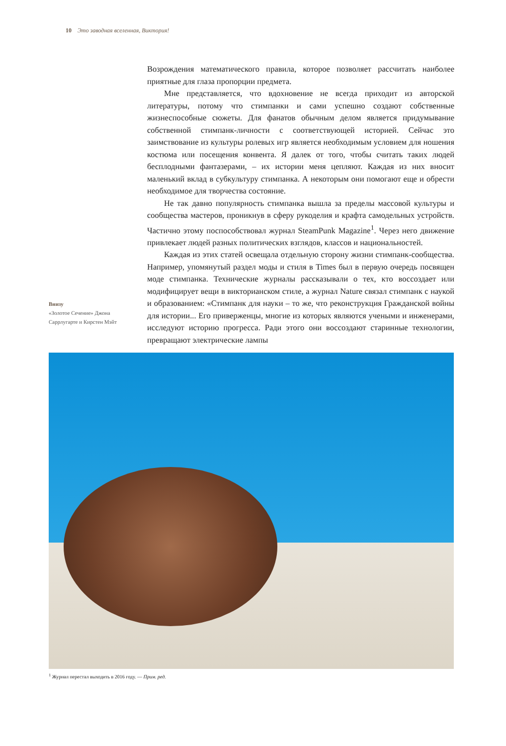10 Это заводная вселенная, Виктория!
Внизу
«Золотое Сечение» Джона Саррлугарте и Кирстен Мэйт
Возрождения математического правила, которое позволяет рассчитать наиболее приятные для глаза пропорции предмета.
Мне представляется, что вдохновение не всегда приходит из авторской литературы, потому что стимпанки и сами успешно создают собственные жизнеспособные сюжеты. Для фанатов обычным делом является придумывание собственной стимпанк-личности с соответствующей историей. Сейчас это заимствование из культуры ролевых игр является необходимым условием для ношения костюма или посещения конвента. Я далек от того, чтобы считать таких людей бесплодными фантазерами, – их истории меня цепляют. Каждая из них вносит маленький вклад в субкультуру стимпанка. А некоторым они помогают еще и обрести необходимое для творчества состояние.
Не так давно популярность стимпанка вышла за пределы массовой культуры и сообщества мастеров, проникнув в сферу рукоделия и крафта самодельных устройств. Частично этому поспособствовал журнал SteamPunk Magazine<sup>1</sup>. Через него движение привлекает людей разных политических взглядов, классов и национальностей.
Каждая из этих статей освещала отдельную сторону жизни стимпанк-сообщества. Например, упомянутый раздел моды и стиля в Times был в первую очередь посвящен моде стимпанка. Технические журналы рассказывали о тех, кто воссоздает или модифицирует вещи в викторианском стиле, а журнал Nature связал стимпанк с наукой и образованием: «Стимпанк для науки – то же, что реконструкция Гражданской войны для истории... Его приверженцы, многие из которых являются учеными и инженерами, исследуют историю прогресса. Ради этого они воссоздают старинные технологии, превращают электрические лампы
<sup>1</sup> Журнал перестал выходить в 2016 году. — Прим. ред.